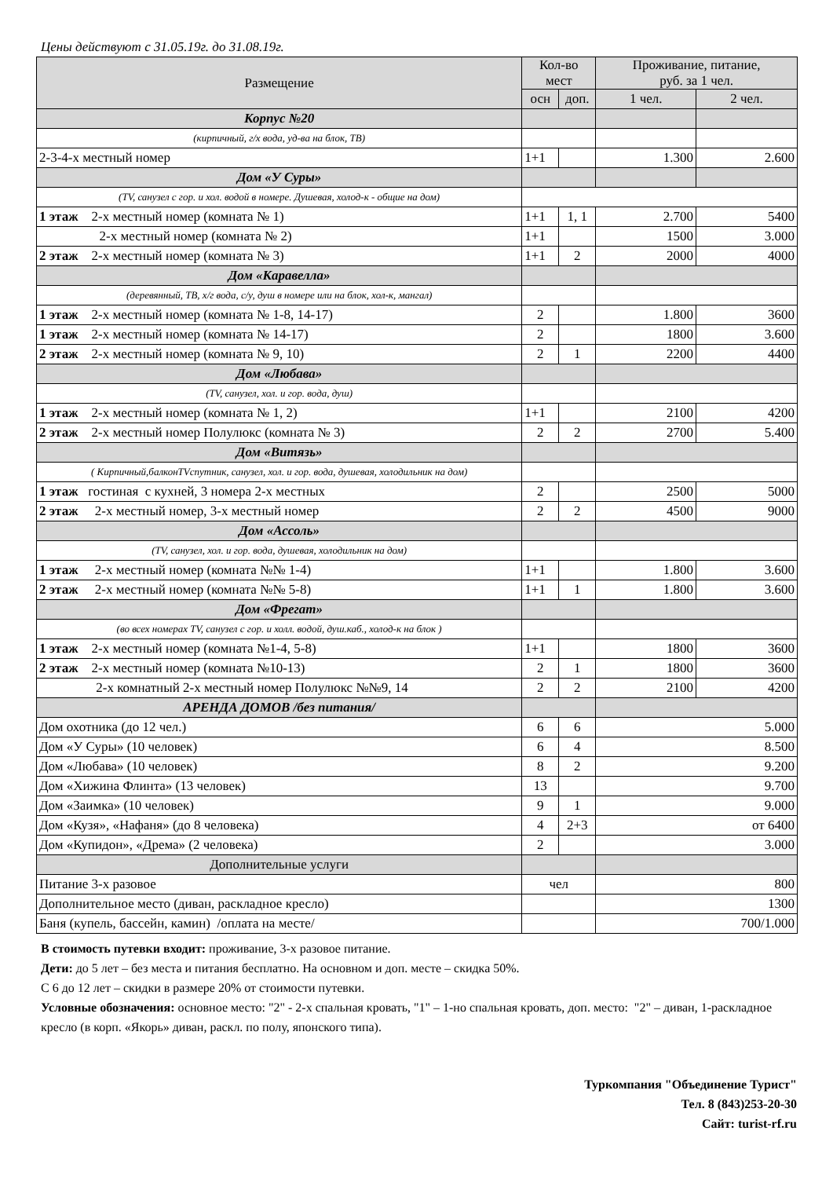Цены действуют с 31.05.19г. до 31.08.19г.
| Размещение | Кол-во мест | | Проживание, питание, руб. за 1 чел. | |
| --- | --- | --- | --- | --- |
| | осн | доп. | 1 чел. | 2 чел. |
| Корпус №20 | | | | |
| (кирпичный, г/х вода, уд-ва на блок, ТВ) | | | | |
| 2-3-4-х местный номер | 1+1 | | 1.300 | 2.600 |
| Дом «У Суры» | | | | |
| (TV, санузел с гор. и хол. водой в номере. Душевая, холод-к - общие на дом) | | | | |
| 1 этаж 2-х местный номер (комната № 1) | 1+1 | 1, 1 | 2.700 | 5400 |
| 2-х местный номер (комната № 2) | 1+1 | | 1500 | 3.000 |
| 2 этаж 2-х местный номер (комната № 3) | 1+1 | 2 | 2000 | 4000 |
| Дом «Каравелла» | | | | |
| (деревянный, ТВ, х/г вода, с/у, душ в номере или на блок, хол-к, мангал) | | | | |
| 1 этаж 2-х местный номер (комната № 1-8, 14-17) | 2 | | 1.800 | 3600 |
| 1 этаж 2-х местный номер (комната № 14-17) | 2 | | 1800 | 3.600 |
| 2 этаж 2-х местный номер (комната № 9, 10) | 2 | 1 | 2200 | 4400 |
| Дом «Любава» | | | | |
| (TV, санузел, хол. и гор. вода, душ) | | | | |
| 1 этаж 2-х местный номер (комната № 1, 2) | 1+1 | | 2100 | 4200 |
| 2 этаж 2-х местный номер Полулюкс (комната № 3) | 2 | 2 | 2700 | 5.400 |
| Дом «Витязь» | | | | |
| ( Кирпичный,балконTVспутник, санузел, хол. и гор. вода, душевая, холодильник на дом) | | | | |
| 1 этаж гостиная с кухней, 3 номера 2-х местных | 2 | | 2500 | 5000 |
| 2 этаж 2-х местный номер, 3-х местный номер | 2 | 2 | 4500 | 9000 |
| Дом «Ассоль» | | | | |
| (TV, санузел, хол. и гор. вода, душевая, холодильник на дом) | | | | |
| 1 этаж 2-х местный номер (комната №№ 1-4) | 1+1 | | 1.800 | 3.600 |
| 2 этаж 2-х местный номер (комната №№ 5-8) | 1+1 | 1 | 1.800 | 3.600 |
| Дом «Фрегат» | | | | |
| (во всех номерах TV, санузел с гор. и холл. водой, душ.каб., холод-к на блок ) | | | | |
| 1 этаж 2-х местный номер (комната №1-4, 5-8) | 1+1 | | 1800 | 3600 |
| 2 этаж 2-х местный номер (комната №10-13) | 2 | 1 | 1800 | 3600 |
| 2-х комнатный 2-х местный номер Полулюкс №№9, 14 | 2 | 2 | 2100 | 4200 |
| АРЕНДА ДОМОВ /без питания/ | | | | |
| Дом охотника (до 12 чел.) | 6 | 6 | 5.000 | |
| Дом «У Суры» (10 человек) | 6 | 4 | 8.500 | |
| Дом «Любава» (10 человек) | 8 | 2 | 9.200 | |
| Дом «Хижина Флинта» (13 человек) | 13 | | 9.700 | |
| Дом «Заимка» (10 человек) | 9 | 1 | 9.000 | |
| Дом «Кузя», «Нафаня» (до 8 человека) | 4 | 2+3 | от 6400 | |
| Дом «Купидон», «Дрема» (2 человека) | 2 | | 3.000 | |
| Дополнительные услуги | | | | |
| Питание 3-х разовое | чел | | 800 | |
| Дополнительное место (диван, раскладное кресло) | | | 1300 | |
| Баня (купель, бассейн, камин) /оплата на месте/ | | | 700/1.000 | |
В стоимость путевки входит: проживание, 3-х разовое питание.
Дети: до 5 лет – без места и питания бесплатно. На основном и доп. месте – скидка 50%.
С 6 до 12 лет – скидки в размере 20% от стоимости путевки.
Условные обозначения: основное место: "2" - 2-х спальная кровать, "1" – 1-но спальная кровать, доп. место: "2" – диван, 1-раскладное кресло (в корп. «Якорь» диван, раскл. по полу, японского типа).
Туркомпания "Объединение Турист"
Тел. 8 (843)253-20-30
Сайт: turist-rf.ru